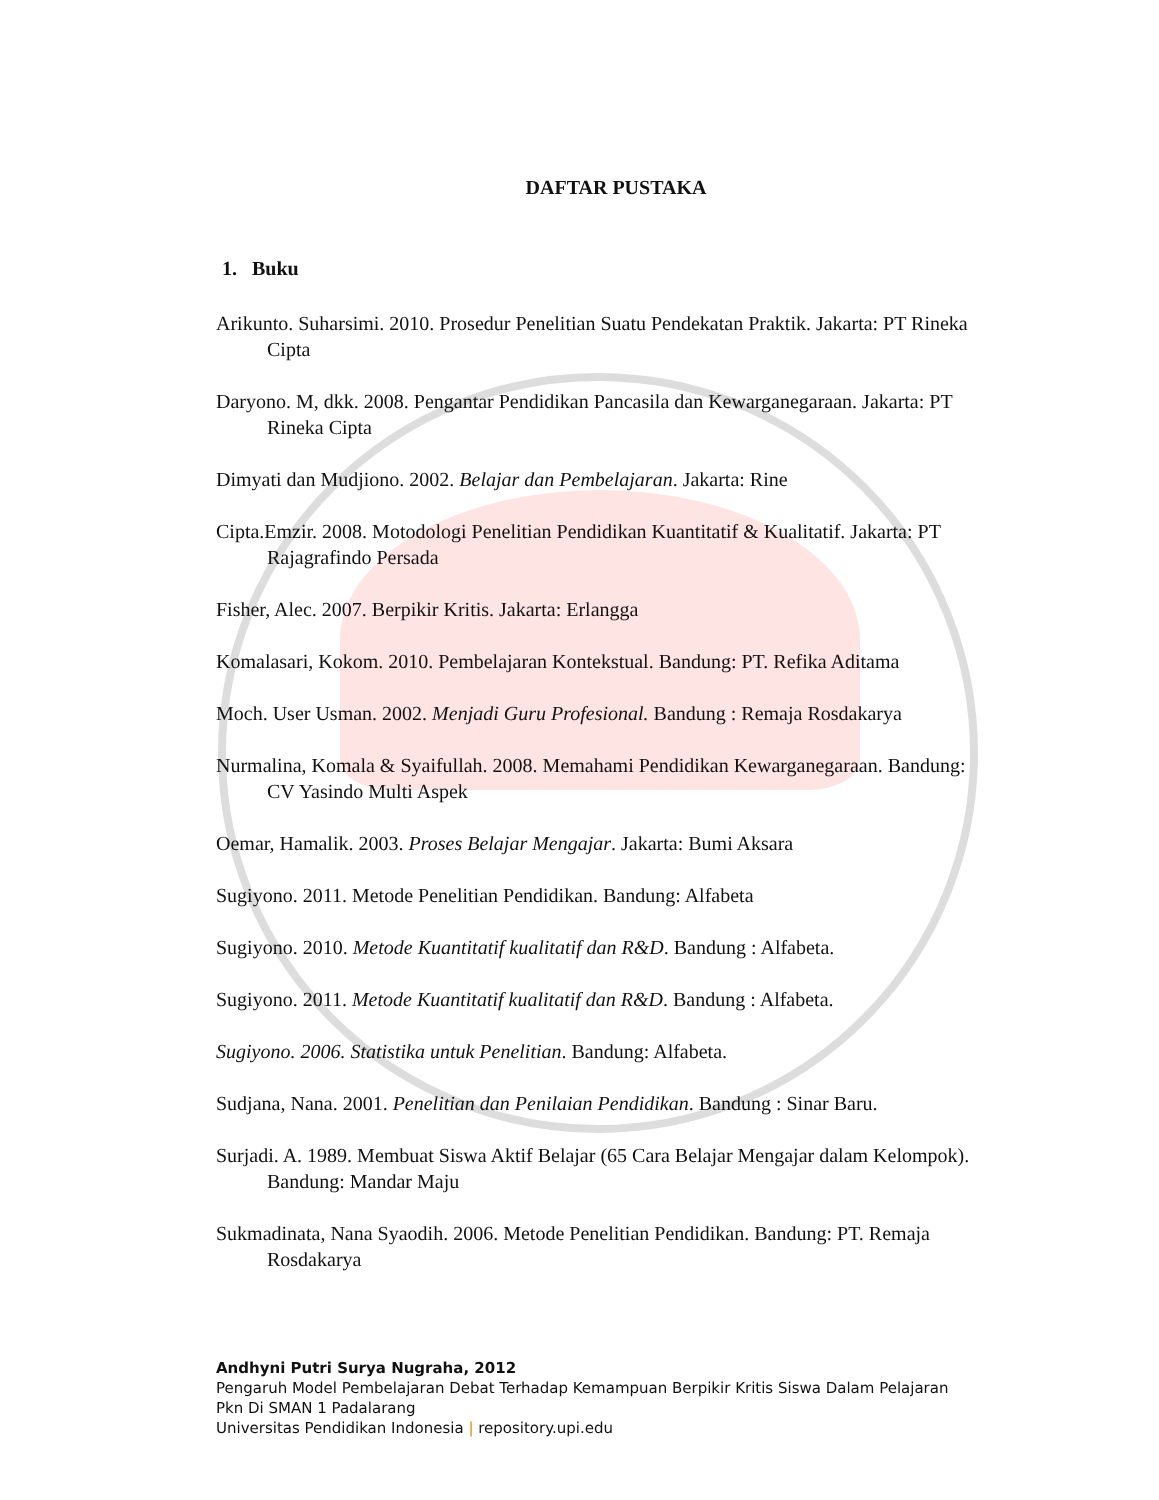DAFTAR PUSTAKA
1. Buku
Arikunto. Suharsimi. 2010. Prosedur Penelitian Suatu Pendekatan Praktik. Jakarta: PT Rineka Cipta
Daryono. M, dkk. 2008. Pengantar Pendidikan Pancasila dan Kewarganegaraan. Jakarta: PT Rineka Cipta
Dimyati dan Mudjiono. 2002. Belajar dan Pembelajaran. Jakarta: Rine
Cipta.Emzir. 2008. Motodologi Penelitian Pendidikan Kuantitatif & Kualitatif. Jakarta: PT Rajagrafindo Persada
Fisher, Alec. 2007. Berpikir Kritis. Jakarta: Erlangga
Komalasari, Kokom. 2010. Pembelajaran Kontekstual. Bandung: PT. Refika Aditama
Moch. User Usman. 2002. Menjadi Guru Profesional. Bandung : Remaja Rosdakarya
Nurmalina, Komala & Syaifullah. 2008. Memahami Pendidikan Kewarganegaraan. Bandung: CV Yasindo Multi Aspek
Oemar, Hamalik. 2003. Proses Belajar Mengajar. Jakarta: Bumi Aksara
Sugiyono. 2011. Metode Penelitian Pendidikan. Bandung: Alfabeta
Sugiyono. 2010. Metode Kuantitatif kualitatif dan R&D. Bandung : Alfabeta.
Sugiyono. 2011. Metode Kuantitatif kualitatif dan R&D. Bandung : Alfabeta.
Sugiyono. 2006. Statistika untuk Penelitian. Bandung: Alfabeta.
Sudjana, Nana. 2001. Penelitian dan Penilaian Pendidikan. Bandung : Sinar Baru.
Surjadi. A. 1989. Membuat Siswa Aktif Belajar (65 Cara Belajar Mengajar dalam Kelompok). Bandung: Mandar Maju
Sukmadinata, Nana Syaodih. 2006. Metode Penelitian Pendidikan. Bandung: PT. Remaja Rosdakarya
Andhyni Putri Surya Nugraha, 2012
Pengaruh Model Pembelajaran Debat Terhadap Kemampuan Berpikir Kritis Siswa Dalam Pelajaran
Pkn Di SMAN 1 Padalarang
Universitas Pendidikan Indonesia | repository.upi.edu